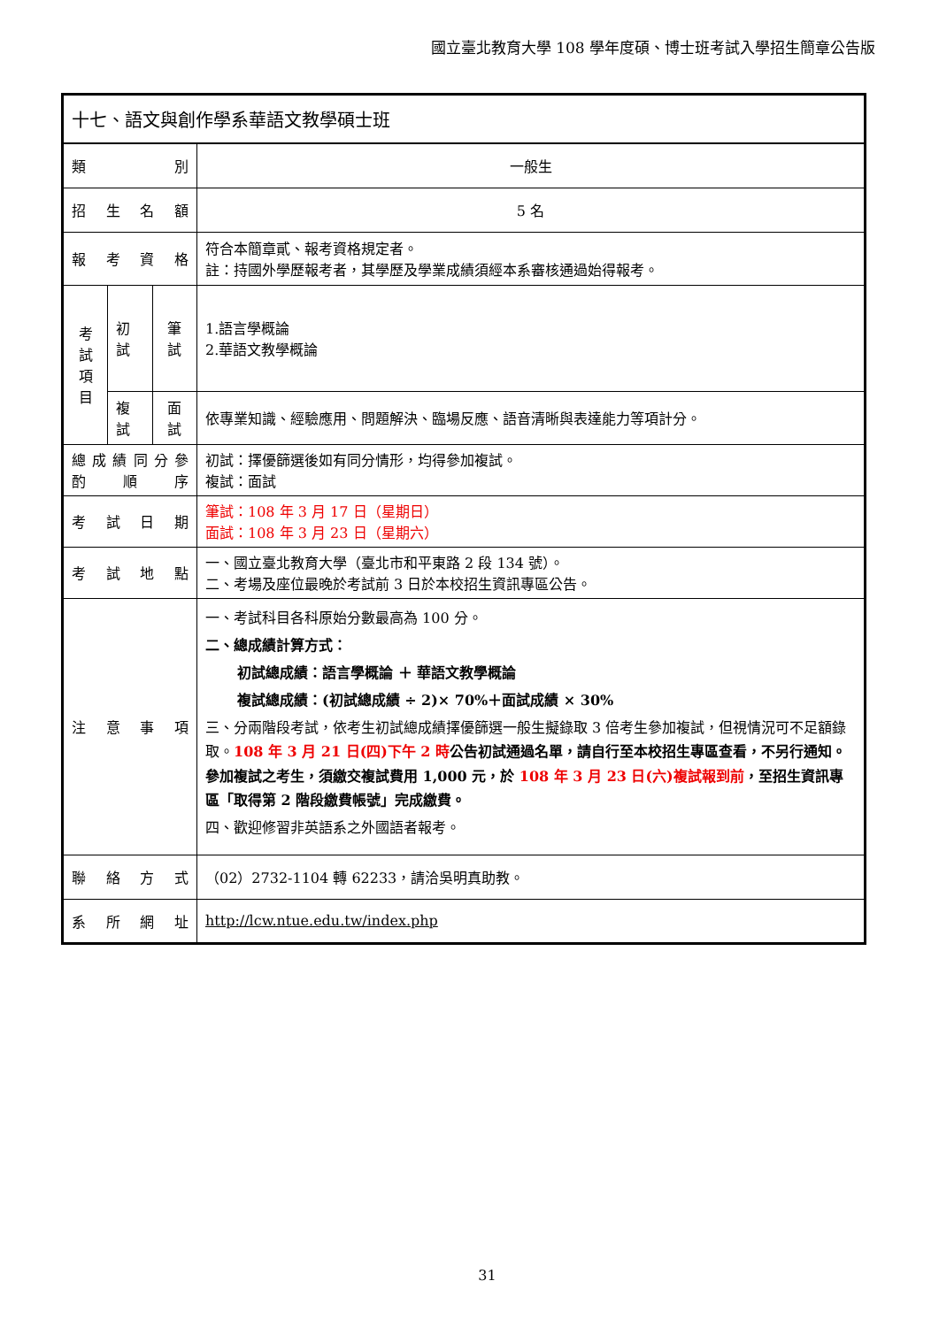國立臺北教育大學 108 學年度碩、博士班考試入學招生簡章公告版
| 十七、語文與創作學系華語文教學碩士班 | | | |
| 類 別 | | | 一般生 |
| 招 生 名 額 | | | 5 名 |
| 報 考 資 格 | | | 符合本簡章貳、報考資格規定者。 註：持國外學歷報考者，其學歷及學業成績須經本系審核通過始得報考。 |
| 考 試 項 目 | 初試 | 筆 試 | 1.語言學概論 2.華語文教學概論 |
| | 複試 | 面 試 | 依專業知識、經驗應用、問題解決、臨場反應、語音清晰與表達能力等項計分。 |
| 總 成 績 同 分 參 酌 順 序 | | | 初試：擇優篩選後如有同分情形，均得參加複試。 複試：面試 |
| 考 試 日 期 | | | 筆試：108 年 3 月 17 日（星期日） 面試：108 年 3 月 23 日（星期六） |
| 考 試 地 點 | | | 一、國立臺北教育大學（臺北市和平東路 2 段 134 號）。 二、考場及座位最晚於考試前 3 日於本校招生資訊專區公告。 |
| 注 意 事 項 | | | 一、考試科目各科原始分數最高為 100 分。 二、總成績計算方式： 初試總成績：語言學概論 ＋ 華語文教學概論 複試總成績：(初試總成績 ÷ 2)× 70%＋面試成績 × 30% 三、分兩階段考試，依考生初試總成績擇優篩選一般生擬錄取 3 倍考生參加複試，但視情況可不足額錄取。 108 年 3 月 21 日(四)下午 2 時 公告初試通過名單，請自行至本校招生專區查看，不另行通知。參加複試之考生，須繳交複試費用 1,000 元，於 108 年 3 月 23 日(六)複試報到前 ，至招生資訊專區「取得第 2 階段繳費帳號」完成繳費。 四、歡迎修習非英語系之外國語者報考。 |
| 聯 絡 方 式 | | | （02）2732-1104 轉 62233，請洽吳明真助教。 |
| 系 所 網 址 | | | http://lcw.ntue.edu.tw/index.php |
31